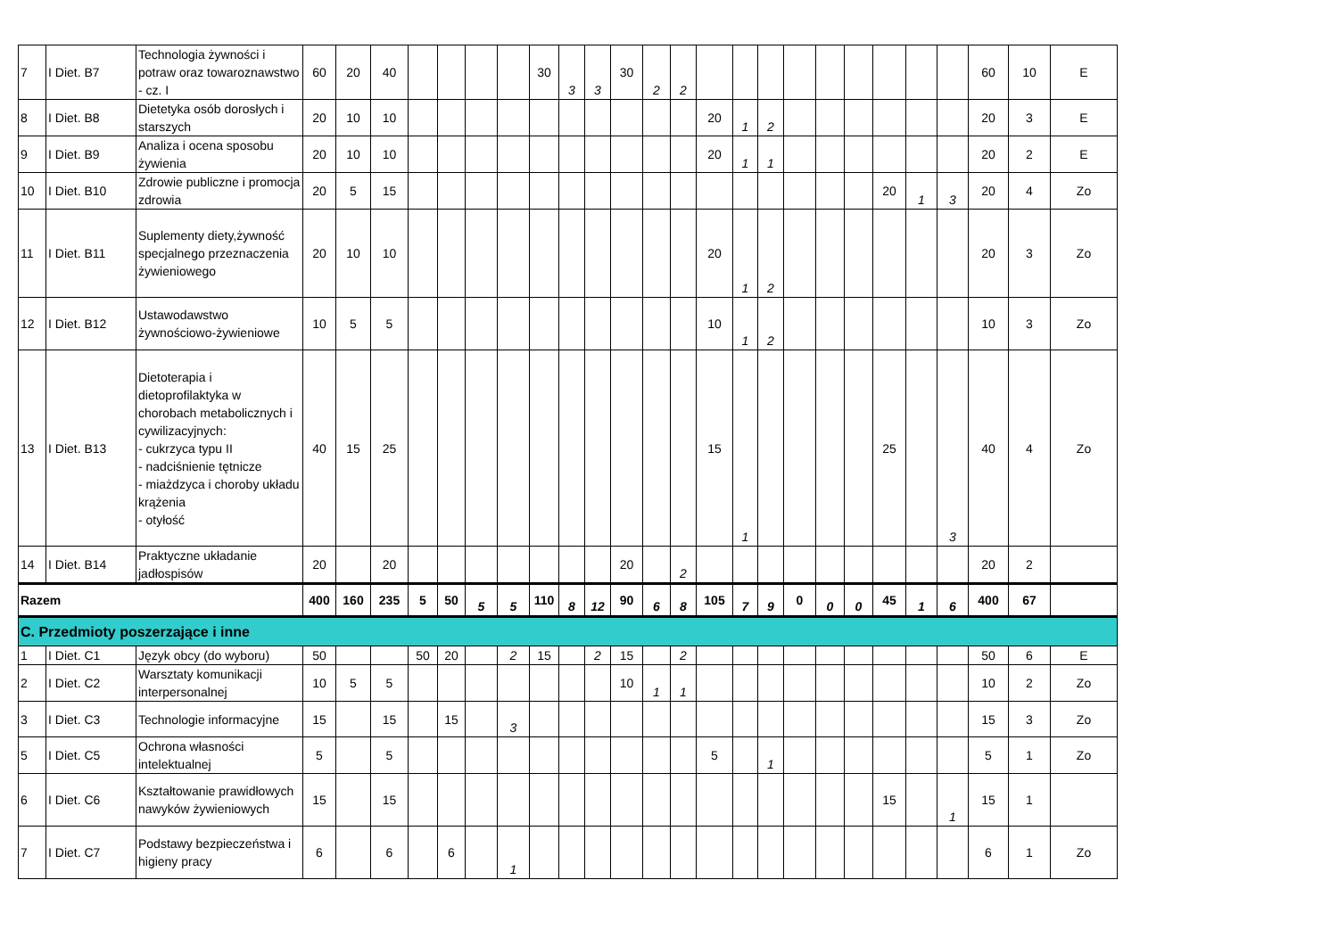| 7 | I Diet. B7 | Technologia żywności i potraw oraz towaroznawstwo - cz. I | 60 | 20 | 40 | | | | | 30 | 3 | 3 | 30 | 2 | 2 | | | | | | | | | | 60 | 10 | E |
| 8 | I Diet. B8 | Dietetyka osób dorosłych i starszych | 20 | 10 | 10 | | | | | | | | | | | 20 | 1 | 2 | | | | | | | 20 | 3 | E |
| 9 | I Diet. B9 | Analiza i ocena sposobu żywienia | 20 | 10 | 10 | | | | | | | | | | | 20 | 1 | 1 | | | | | | | 20 | 2 | E |
| 10 | I Diet. B10 | Zdrowie publiczne i promocja zdrowia | 20 | 5 | 15 | | | | | | | | | | | | | | | | | 20 | 1 | 3 | 20 | 4 | Zo |
| 11 | I Diet. B11 | Suplementy diety,żywność specjalnego przeznaczenia żywieniowego | 20 | 10 | 10 | | | | | | | | | | | 20 | 1 | 2 | | | | | | | 20 | 3 | Zo |
| 12 | I Diet. B12 | Ustawodawstwo żywnościowo-żywieniowe | 10 | 5 | 5 | | | | | | | | | | | 10 | 1 | 2 | | | | | | | 10 | 3 | Zo |
| 13 | I Diet. B13 | Dietoterapia i dietoprofilaktyka w chorobach metabolicznych i cywilizacyjnych: - cukrzyca typu II - nadciśnienie tętnicze - miażdzyca i choroby układu krążenia - otyłość | 40 | 15 | 25 | | | | | | | | | | | 15 | 1 | | | | | 25 | | 3 | 40 | 4 | Zo |
| 14 | I Diet. B14 | Praktyczne układanie jadłospisów | 20 | | 20 | | | | | | | | 20 | | 2 | | | | | | | | | | 20 | 2 | |
| Razem | | | 400 | 160 | 235 | 5 | 50 | 5 | 5 | 110 | 8 | 12 | 90 | 6 | 8 | 105 | 7 | 9 | 0 | 0 | 0 | 45 | 1 | 6 | 400 | 67 | |
| C. Przedmioty poszerzające i inne | | | | | | | | | | | | | | | | | | | | | | | | | | | |
| 1 | I Diet. C1 | Język obcy (do wyboru) | 50 | | | 50 | 20 | | 2 | 15 | | 2 | 15 | | 2 | | | | | | | | | | 50 | 6 | E |
| 2 | I Diet. C2 | Warsztaty komunikacji interpersonalnej | 10 | 5 | 5 | | | | | | | | 10 | 1 | 1 | | | | | | | | | | 10 | 2 | Zo |
| 3 | I Diet. C3 | Technologie informacyjne | 15 | | 15 | | 15 | | 3 | | | | | | | | | | | | | | | | 15 | 3 | Zo |
| 5 | I Diet. C5 | Ochrona własności intelektualnej | 5 | | 5 | | | | | | | | | | | 5 | | 1 | | | | | | | 5 | 1 | Zo |
| 6 | I Diet. C6 | Kształtowanie prawidłowych nawyków żywieniowych | 15 | | 15 | | | | | | | | | | | | | | | | | 15 | | 1 | 15 | 1 | |
| 7 | I Diet. C7 | Podstawy bezpieczeństwa i higieny pracy | 6 | | 6 | | 6 | | 1 | | | | | | | | | | | | | | | | 6 | 1 | Zo |